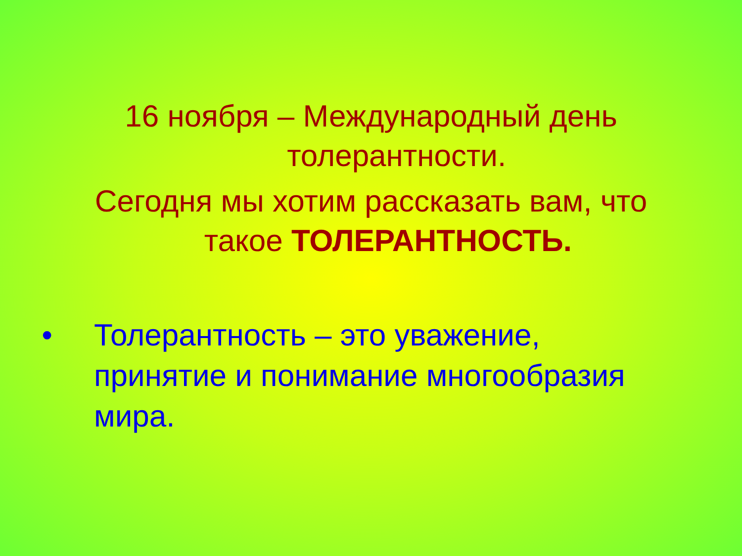16 ноября – Международный день
толерантности.
Сегодня мы хотим рассказать вам, что
такое ТОЛЕРАНТНОСТЬ.
• Толерантность – это уважение, принятие и понимание многообразия мира.